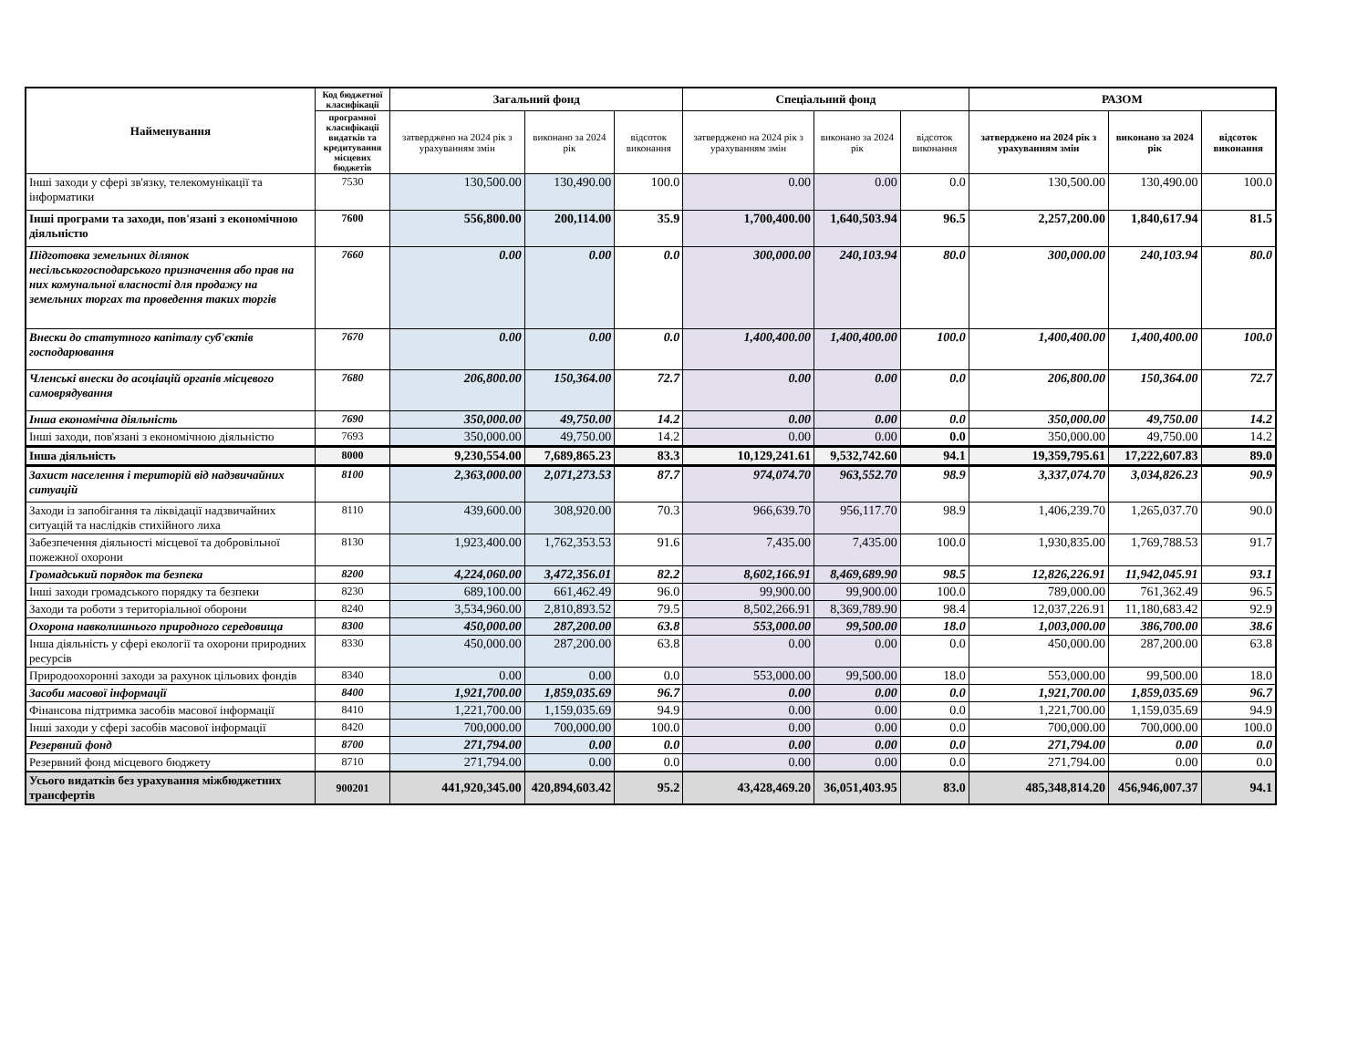| Найменування | Код бюджетної класифікації | Загальний фонд | | | Спеціальний фонд | | | РАЗОМ | | |
| --- | --- | --- | --- | --- | --- | --- | --- | --- | --- | --- |
| | програмної класифікації видатків та кредитування місцевих бюджетів | затверджено на 2024 рік з урахуванням змін | виконано за 2024 рік | відсоток виконання | затверджено на 2024 рік з урахуванням змін | виконано за 2024 рік | відсоток виконання | затверджено на 2024 рік з урахуванням змін | виконано за 2024 рік | відсоток виконання |
| Інші заходи у сфері зв'язку, телекомунікації та інформатики | 7530 | 130,500.00 | 130,490.00 | 100.0 | 0.00 | 0.00 | 0.0 | 130,500.00 | 130,490.00 | 100.0 |
| Інші програми та заходи, пов'язані з економічною діяльністю | 7600 | 556,800.00 | 200,114.00 | 35.9 | 1,700,400.00 | 1,640,503.94 | 96.5 | 2,257,200.00 | 1,840,617.94 | 81.5 |
| Підготовка земельних ділянок несільськогосподарського призначення або прав на них комунальної власності для продажу на земельних торгах та проведення таких торгів | 7660 | 0.00 | 0.00 | 0.0 | 300,000.00 | 240,103.94 | 80.0 | 300,000.00 | 240,103.94 | 80.0 |
| Внески до статутного капіталу суб'єктів господарювання | 7670 | 0.00 | 0.00 | 0.0 | 1,400,400.00 | 1,400,400.00 | 100.0 | 1,400,400.00 | 1,400,400.00 | 100.0 |
| Членські внески до асоціацій органів місцевого самоврядування | 7680 | 206,800.00 | 150,364.00 | 72.7 | 0.00 | 0.00 | 0.0 | 206,800.00 | 150,364.00 | 72.7 |
| Інша економічна діяльність | 7690 | 350,000.00 | 49,750.00 | 14.2 | 0.00 | 0.00 | 0.0 | 350,000.00 | 49,750.00 | 14.2 |
| Інші заходи, пов'язані з економічною діяльністю | 7693 | 350,000.00 | 49,750.00 | 14.2 | 0.00 | 0.00 | 0.0 | 350,000.00 | 49,750.00 | 14.2 |
| Інша діяльність | 8000 | 9,230,554.00 | 7,689,865.23 | 83.3 | 10,129,241.61 | 9,532,742.60 | 94.1 | 19,359,795.61 | 17,222,607.83 | 89.0 |
| Захист населення і територій від надзвичайних ситуацій | 8100 | 2,363,000.00 | 2,071,273.53 | 87.7 | 974,074.70 | 963,552.70 | 98.9 | 3,337,074.70 | 3,034,826.23 | 90.9 |
| Заходи із запобігання та ліквідації надзвичайних ситуацій та наслідків стихійного лиха | 8110 | 439,600.00 | 308,920.00 | 70.3 | 966,639.70 | 956,117.70 | 98.9 | 1,406,239.70 | 1,265,037.70 | 90.0 |
| Забезпечення діяльності місцевої та добровільної пожежної охорони | 8130 | 1,923,400.00 | 1,762,353.53 | 91.6 | 7,435.00 | 7,435.00 | 100.0 | 1,930,835.00 | 1,769,788.53 | 91.7 |
| Громадський порядок та безпека | 8200 | 4,224,060.00 | 3,472,356.01 | 82.2 | 8,602,166.91 | 8,469,689.90 | 98.5 | 12,826,226.91 | 11,942,045.91 | 93.1 |
| Інші заходи громадського порядку та безпеки | 8230 | 689,100.00 | 661,462.49 | 96.0 | 99,900.00 | 99,900.00 | 100.0 | 789,000.00 | 761,362.49 | 96.5 |
| Заходи та роботи з територіальної оборони | 8240 | 3,534,960.00 | 2,810,893.52 | 79.5 | 8,502,266.91 | 8,369,789.90 | 98.4 | 12,037,226.91 | 11,180,683.42 | 92.9 |
| Охорона навколишнього природного середовища | 8300 | 450,000.00 | 287,200.00 | 63.8 | 553,000.00 | 99,500.00 | 18.0 | 1,003,000.00 | 386,700.00 | 38.6 |
| Інша діяльність у сфері екології та охорони природних ресурсів | 8330 | 450,000.00 | 287,200.00 | 63.8 | 0.00 | 0.00 | 0.0 | 450,000.00 | 287,200.00 | 63.8 |
| Природоохоронні заходи за рахунок цільових фондів | 8340 | 0.00 | 0.00 | 0.0 | 553,000.00 | 99,500.00 | 18.0 | 553,000.00 | 99,500.00 | 18.0 |
| Засоби масової інформації | 8400 | 1,921,700.00 | 1,859,035.69 | 96.7 | 0.00 | 0.00 | 0.0 | 1,921,700.00 | 1,859,035.69 | 96.7 |
| Фінансова підтримка засобів масової інформації | 8410 | 1,221,700.00 | 1,159,035.69 | 94.9 | 0.00 | 0.00 | 0.0 | 1,221,700.00 | 1,159,035.69 | 94.9 |
| Інші заходи у сфері засобів масової інформації | 8420 | 700,000.00 | 700,000.00 | 100.0 | 0.00 | 0.00 | 0.0 | 700,000.00 | 700,000.00 | 100.0 |
| Резервний фонд | 8700 | 271,794.00 | 0.00 | 0.0 | 0.00 | 0.00 | 0.0 | 271,794.00 | 0.00 | 0.0 |
| Резервний фонд місцевого бюджету | 8710 | 271,794.00 | 0.00 | 0.0 | 0.00 | 0.00 | 0.0 | 271,794.00 | 0.00 | 0.0 |
| Усього видатків без урахування міжбюджетних трансфертів | 900201 | 441,920,345.00 | 420,894,603.42 | 95.2 | 43,428,469.20 | 36,051,403.95 | 83.0 | 485,348,814.20 | 456,946,007.37 | 94.1 |